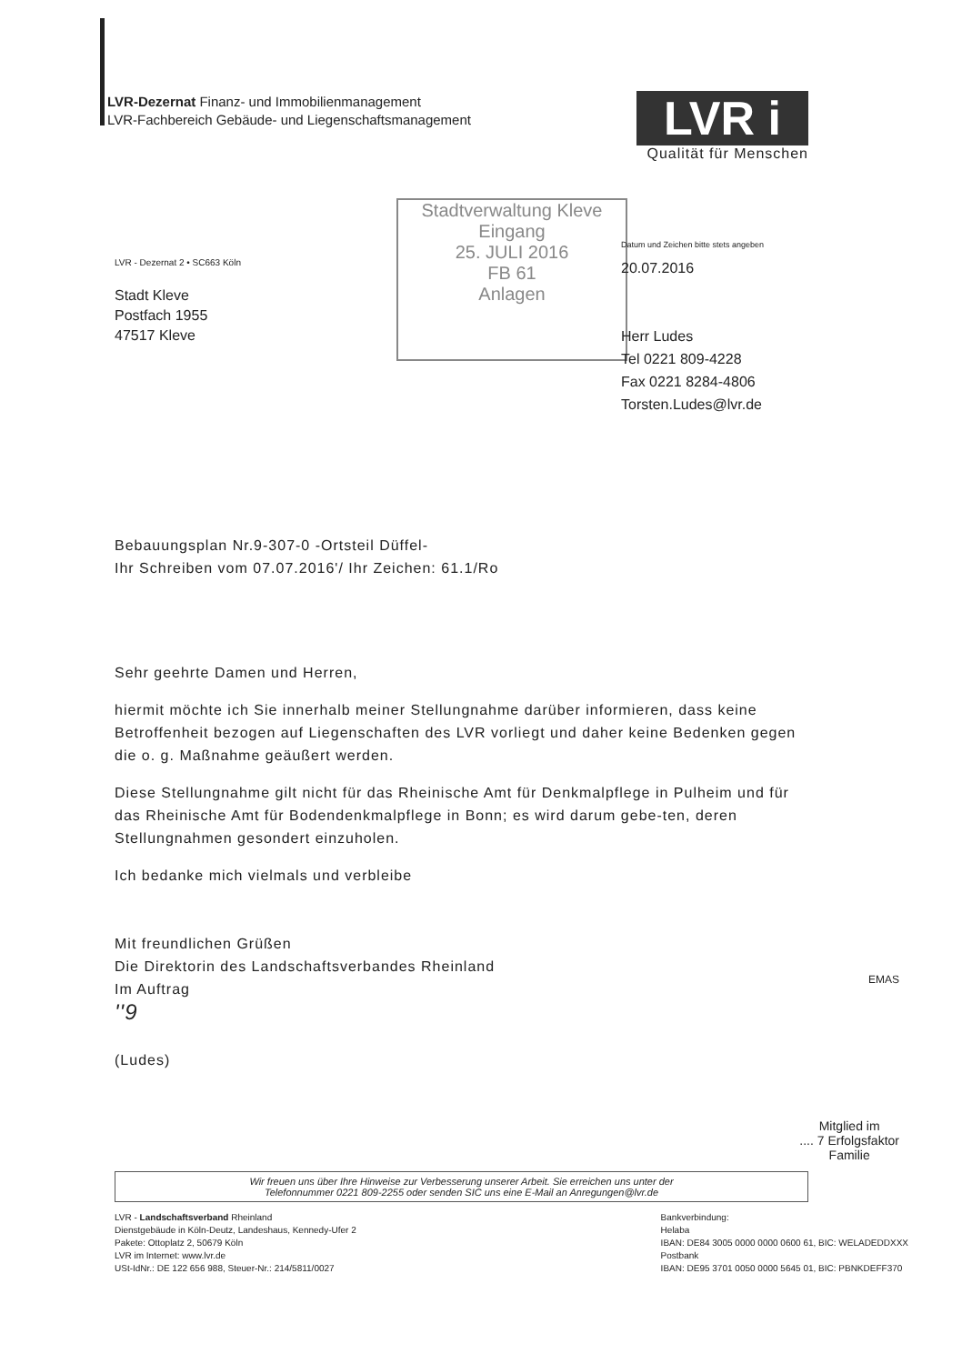LVR-Dezernat Finanz- und Immobilienmanagement
LVR-Fachbereich Gebäude- und Liegenschaftsmanagement
LVR i
Qualität für Menschen
LVR - Dezernat 2 • SC663 Köln
Stadt Kleve
Postfach 1955
47517 Kleve
Stadtverwaltung Kleve
Eingang
25. JULI 2016
FB 61
Anlagen
Datum und Zeichen bitte stets angeben
20.07.2016
Herr Ludes
Tel 0221 809-4228
Fax 0221 8284-4806
Torsten.Ludes@lvr.de
Bebauungsplan Nr.9-307-0 -Ortsteil Düffel-
Ihr Schreiben vom 07.07.2016'/ Ihr Zeichen: 61.1/Ro
Sehr geehrte Damen und Herren,
hiermit möchte ich Sie innerhalb meiner Stellungnahme darüber informieren, dass keine Betroffenheit bezogen auf Liegenschaften des LVR vorliegt und daher keine Bedenken gegen die o. g. Maßnahme geäußert werden.
Diese Stellungnahme gilt nicht für das Rheinische Amt für Denkmalpflege in Pulheim und für das Rheinische Amt für Bodendenkmalpflege in Bonn; es wird darum gebe-ten, deren Stellungnahmen gesondert einzuholen.
Ich bedanke mich vielmals und verbleibe
Mit freundlichen Grüßen
Die Direktorin des Landschaftsverbandes Rheinland
Im Auftrag
''9
(Ludes)
EMAS
Mitglied im
.... 7 Erfolgsfaktor
Familie
Wir freuen uns über Ihre Hinweise zur Verbesserung unserer Arbeit. Sie erreichen uns unter der
Telefonnummer 0221 809-2255 oder senden SIC uns eine E-Mail an Anregungen@lvr.de
LVR - Landschaftsverband Rheinland
Dienstgebäude in Köln-Deutz, Landeshaus, Kennedy-Ufer 2
Pakete: Ottoplatz 2, 50679 Köln
LVR im Internet: www.lvr.de
USt-IdNr.: DE 122 656 988, Steuer-Nr.: 214/5811/0027
Bankverbindung:
Helaba
IBAN: DE84 3005 0000 0000 0600 61, BIC: WELADEDDXXX
Postbank
IBAN: DE95 3701 0050 0000 5645 01, BIC: PBNKDEFF370